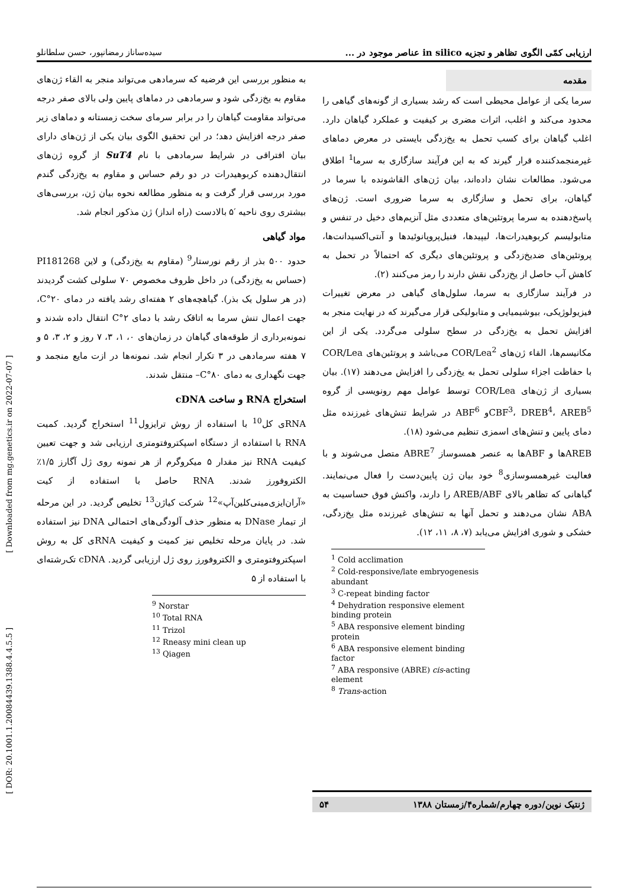[ Downloaded from mg.genetics.ir on 2022-07-07 ]
[ DOR: 20.1001.1.20084439.1388.4.4.5.5 ]
ارزیابی کمّی الگوی تظاهر و تجزیه in silico عناصر موجود در ... سیده‌ساناز رمضانپور، حسن سلطانلو
مقدمه
سرما یکی از عوامل محیطی است که رشد بسیاری از گونه‌های گیاهی را محدود می‌کند و اغلب، اثرات مضری بر کیفیت و عملکرد گیاهان دارد. اغلب گیاهان برای کسب تحمل به یخ‌زدگی بایستی در معرض دماهای غیرمنجمدکننده قرار گیرند که به این فرآیند سازگاری به سرما<sup>1</sup> اطلاق می‌شود. مطالعات نشان داده‌اند، بیان ژن‌های القاشونده با سرما در گیاهان، برای تحمل و سازگاری به سرما ضروری است. ژن‌های پاسخ‌دهنده به سرما پروتئین‌های متعددی مثل آنزیم‌های دخیل در تنفس و متابولیسم کربوهیدرات‌ها، لیپیدها، فنیل‌پروپانوئیدها و آنتی‌اکسیدانت‌ها، پروتئین‌های ضدیخ‌زدگی و پروتئین‌های دیگری که احتمالاً در تحمل به کاهش آب حاصل از یخ‌زدگی نقش دارند را رمز می‌کنند (۲).
در فرآیند سازگاری به سرما، سلول‌های گیاهی در معرض تغییرات فیزیولوژیکی، بیوشیمیایی و متابولیکی قرار می‌گیرند که در نهایت منجر به افزایش تحمل به یخ‌زدگی در سطح سلولی می‌گردد. یکی از این مکانیسم‌ها، القاء ژن‌های COR/Lea<sup>2</sup> می‌باشد و پروتئین‌های COR/Lea با حفاظت اجزاء سلولی تحمل به یخ‌زدگی را افزایش می‌دهند (۱۷). بیان بسیاری از ژن‌های COR/Lea توسط عوامل مهم رونویسی از گروه CBF<sup>3</sup>، DREB<sup>4</sup>، AREB<sup>5</sup>و ABF<sup>6</sup> در شرایط تنش‌های غیرزنده مثل دمای پایین و تنش‌های اسمزی تنظیم می‌شود (۱۸).
AREBها و ABFها به عنصر همسوساز ABRE<sup>7</sup> متصل می‌شوند و با فعالیت غیرهمسوسازی<sup>8</sup> خود بیان ژن پایین‌دست را فعال می‌نمایند. گیاهانی که تظاهر بالای AREB/ABF را دارند، واکنش فوق حساسیت به ABA نشان می‌دهند و تحمل آنها به تنش‌های غیرزنده مثل یخ‌زدگی، خشکی و شوری افزایش می‌یابد (۷، ۸، ۱۱، ۱۲).
<sup>1</sup> Cold acclimation
<sup>2</sup> Cold-responsive/late embryogenesis abundant
<sup>3</sup> C-repeat binding factor
<sup>4</sup> Dehydration responsive element binding protein
<sup>5</sup> ABA responsive element binding protein
<sup>6</sup> ABA responsive element binding factor
<sup>7</sup> ABA responsive (ABRE) cis-acting element
<sup>8</sup> Trans-action
به منظور بررسی این فرضیه که سرمادهی می‌تواند منجر به القاء ژن‌های مقاوم به یخ‌زدگی شود و سرمادهی در دماهای پایین ولی بالای صفر درجه می‌تواند مقاومت گیاهان را در برابر سرمای سخت زمستانه و دماهای زیر صفر درجه افزایش دهد؛ در این تحقیق الگوی بیان یکی از ژن‌های دارای بیان افتراقی در شرایط سرمادهی با نام SuT4 از گروه ژن‌های انتقال‌دهنده کربوهیدرات در دو رقم حساس و مقاوم به یخ‌زدگی گندم مورد بررسی قرار گرفت و به منظور مطالعه نحوه بیان ژن، بررسی‌های بیشتری روی ناحیه ′۵ بالادست (راه انداز) ژن مذکور انجام شد.
مواد گیاهی
حدود ۵۰۰ بذر از رقم نورستار<sup>9</sup> (مقاوم به یخ‌زدگی) و لاین PI181268 (حساس به یخ‌زدگی) در داخل ظروف مخصوص ۷۰ سلولی کشت گردیدند (در هر سلول یک بذر). گیاهچه‌های ۲ هفته‌ای رشد یافته در دمای ۲۰°C، جهت اعمال تنش سرما به اتاقک رشد با دمای ۲°C انتقال داده شدند و نمونه‌برداری از طوقه‌های گیاهان در زمان‌های ۰، ۱، ۳، ۷ روز و ۲، ۳، ۵ و ۷ هفته سرمادهی در ۳ تکرار انجام شد. نمونه‌ها در ازت مایع منجمد و جهت نگهداری به دمای ۸۰°C– منتقل شدند.
استخراج RNA و ساخت cDNA
RNAی کل<sup>10</sup> با استفاده از روش ترایزول<sup>11</sup> استخراج گردید. کمیت RNA با استفاده از دستگاه اسپکتروفتومتری ارزیابی شد و جهت تعیین کیفیت RNA نیز مقدار ۵ میکروگرم از هر نمونه روی ژل آگارز ۱/۵٪ الکتروفورز شدند. RNA حاصل با استفاده از کیت «آران‌ایزی‌مینی‌کلین‌آپ»<sup>12</sup> شرکت کیاژن<sup>13</sup> تخلیص گردید. در این مرحله از تیمار DNase به منظور حذف آلودگی‌های احتمالی DNA نیز استفاده شد. در پایان مرحله تخلیص نیز کمیت و کیفیت RNAی کل به روش اسپکتروفتومتری و الکتروفورز روی ژل ارزیابی گردید. cDNA تک‌رشته‌ای با استفاده از ۵
<sup>9</sup> Norstar
<sup>10</sup> Total RNA
<sup>11</sup> Trizol
<sup>12</sup> Rneasy mini clean up
<sup>13</sup> Qiagen
ژنتیک نوین/دوره چهارم/شماره۴/زمستان ۱۳۸۸ ۵۴